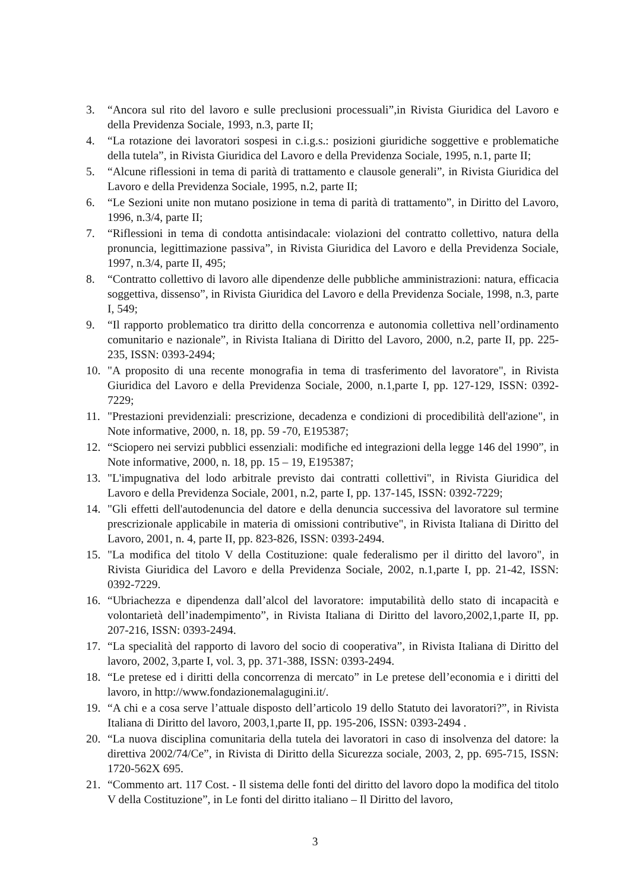3. “Ancora sul rito del lavoro e sulle preclusioni processuali”,in Rivista Giuridica del Lavoro e della Previdenza Sociale, 1993, n.3, parte II;
4. “La rotazione dei lavoratori sospesi in c.i.g.s.: posizioni giuridiche soggettive e problematiche della tutela”, in Rivista Giuridica del Lavoro e della Previdenza Sociale, 1995, n.1, parte II;
5. “Alcune riflessioni in tema di parità di trattamento e clausole generali”, in Rivista Giuridica del Lavoro e della Previdenza Sociale, 1995, n.2, parte II;
6. “Le Sezioni unite non mutano posizione in tema di parità di trattamento”, in Diritto del Lavoro, 1996, n.3/4, parte II;
7. “Riflessioni in tema di condotta antisindacale: violazioni del contratto collettivo, natura della pronuncia, legittimazione passiva”, in Rivista Giuridica del Lavoro e della Previdenza Sociale, 1997, n.3/4, parte II, 495;
8. “Contratto collettivo di lavoro alle dipendenze delle pubbliche amministrazioni: natura, efficacia soggettiva, dissenso”, in Rivista Giuridica del Lavoro e della Previdenza Sociale, 1998, n.3, parte I, 549;
9. “Il rapporto problematico tra diritto della concorrenza e autonomia collettiva nell’ordinamento comunitario e nazionale”, in Rivista Italiana di Diritto del Lavoro, 2000, n.2, parte II, pp. 225-235, ISSN: 0393-2494;
10. "A proposito di una recente monografia in tema di trasferimento del lavoratore", in Rivista Giuridica del Lavoro e della Previdenza Sociale, 2000, n.1,parte I, pp. 127-129, ISSN: 0392-7229;
11. "Prestazioni previdenziali: prescrizione, decadenza e condizioni di procedibilità dell'azione", in Note informative, 2000, n. 18, pp. 59 -70, E195387;
12. “Sciopero nei servizi pubblici essenziali: modifiche ed integrazioni della legge 146 del 1990”, in Note informative, 2000, n. 18, pp. 15 – 19, E195387;
13. "L'impugnativa del lodo arbitrale previsto dai contratti collettivi", in Rivista Giuridica del Lavoro e della Previdenza Sociale, 2001, n.2, parte I, pp. 137-145, ISSN: 0392-7229;
14. "Gli effetti dell'autodenuncia del datore e della denuncia successiva del lavoratore sul termine prescrizionale applicabile in materia di omissioni contributive", in Rivista Italiana di Diritto del Lavoro, 2001, n. 4, parte II, pp. 823-826, ISSN: 0393-2494.
15. "La modifica del titolo V della Costituzione: quale federalismo per il diritto del lavoro", in Rivista Giuridica del Lavoro e della Previdenza Sociale, 2002, n.1,parte I, pp. 21-42, ISSN: 0392-7229.
16. “Ubriachezza e dipendenza dall’alcol del lavoratore: imputabilità dello stato di incapacità e volontarietà dell’inadempimento”, in Rivista Italiana di Diritto del lavoro,2002,1,parte II, pp. 207-216, ISSN: 0393-2494.
17. “La specialità del rapporto di lavoro del socio di cooperativa”, in Rivista Italiana di Diritto del lavoro, 2002, 3,parte I, vol. 3, pp. 371-388, ISSN: 0393-2494.
18. “Le pretese ed i diritti della concorrenza di mercato” in Le pretese dell’economia e i diritti del lavoro, in http://www.fondazionemalagugini.it/.
19. “A chi e a cosa serve l’attuale disposto dell’articolo 19 dello Statuto dei lavoratori?”, in Rivista Italiana di Diritto del lavoro, 2003,1,parte II, pp. 195-206, ISSN: 0393-2494 .
20. “La nuova disciplina comunitaria della tutela dei lavoratori in caso di insolvenza del datore: la direttiva 2002/74/Ce”, in Rivista di Diritto della Sicurezza sociale, 2003, 2, pp. 695-715, ISSN: 1720-562X 695.
21. “Commento art. 117 Cost. - Il sistema delle fonti del diritto del lavoro dopo la modifica del titolo V della Costituzione”, in Le fonti del diritto italiano – Il Diritto del lavoro,
3